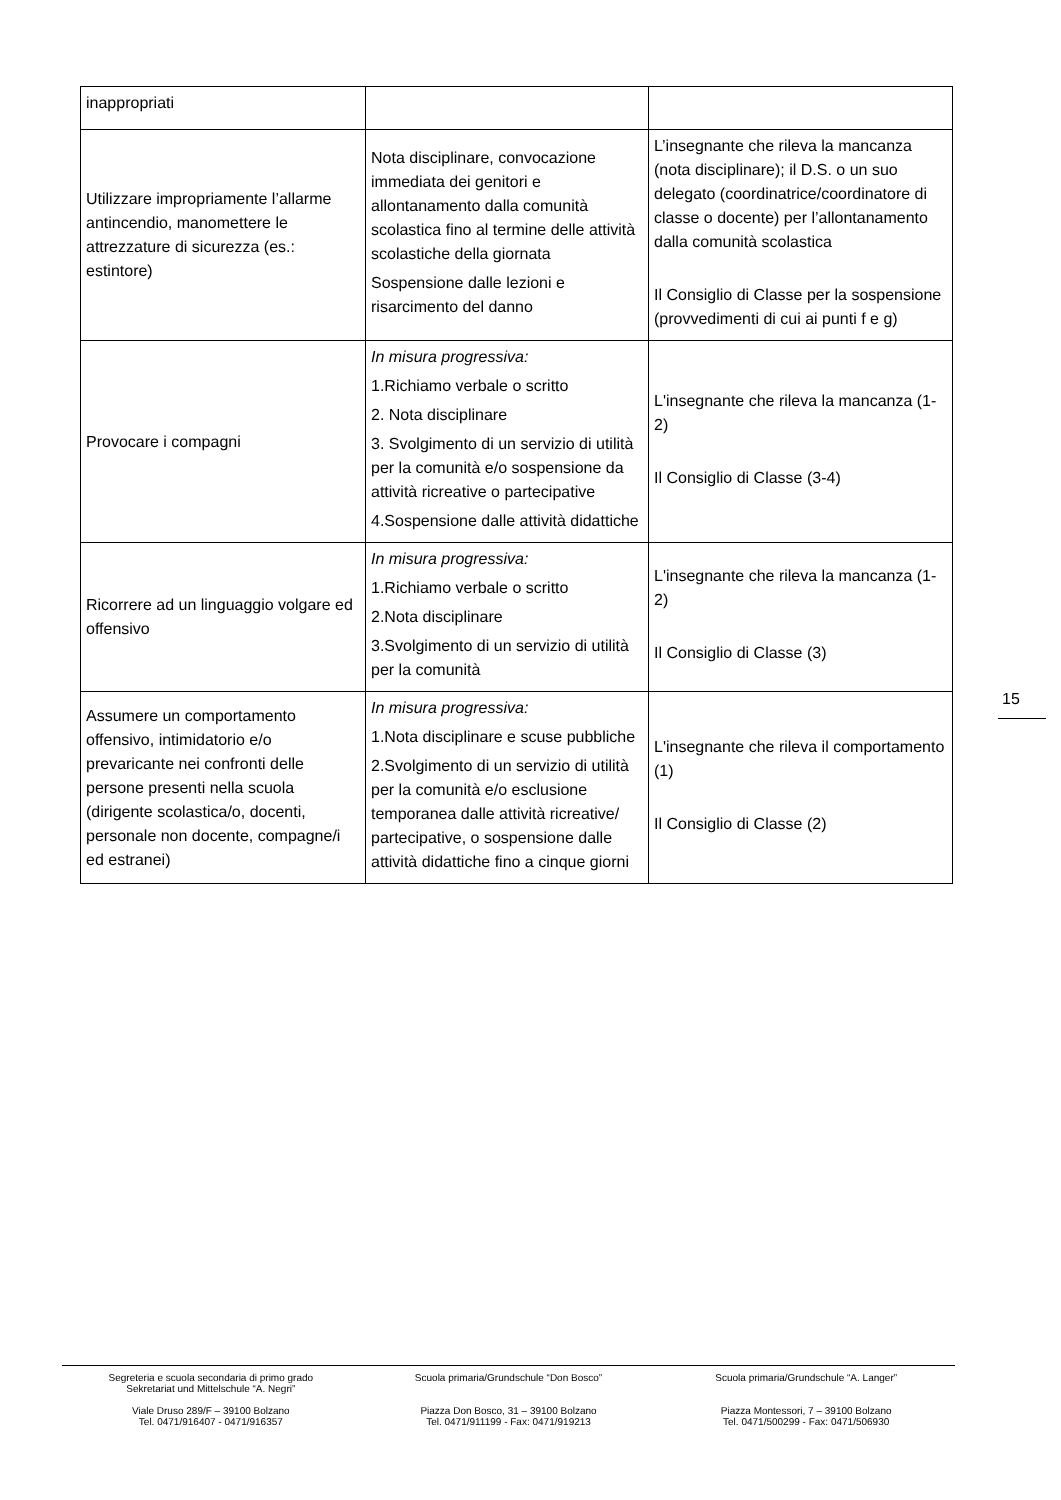| inappropriati | | |
| Utilizzare impropriamente l’allarme antincendio, manomettere le attrezzature di sicurezza (es.: estintore) | Nota disciplinare, convocazione immediata dei genitori e allontanamento dalla comunità scolastica fino al termine delle attività scolastiche della giornata Sospensione dalle lezioni e risarcimento del danno | L’insegnante che rileva la mancanza (nota disciplinare); il D.S. o un suo delegato (coordinatrice/coordinatore di classe o docente) per l’allontanamento dalla comunità scolastica Il Consiglio di Classe per la sospensione (provvedimenti di cui ai punti f e g) |
| Provocare i compagni | In misura progressiva: 1.Richiamo verbale o scritto 2. Nota disciplinare 3. Svolgimento di un servizio di utilità per la comunità e/o sospensione da attività ricreative o partecipative 4.Sospensione dalle attività didattiche | L'insegnante che rileva la mancanza (1-2) Il Consiglio di Classe (3-4) |
| Ricorrere ad un linguaggio volgare ed offensivo | In misura progressiva: 1.Richiamo verbale o scritto 2.Nota disciplinare 3.Svolgimento di un servizio di utilità per la comunità | L'insegnante che rileva la mancanza (1-2) Il Consiglio di Classe (3) |
| Assumere un comportamento offensivo, intimidatorio e/o prevaricante nei confronti delle persone presenti nella scuola (dirigente scolastica/o, docenti, personale non docente, compagne/i ed estranei) | In misura progressiva: 1.Nota disciplinare e scuse pubbliche 2.Svolgimento di un servizio di utilità per la comunità e/o esclusione temporanea dalle attività ricreative/ partecipative, o sospensione dalle attività didattiche fino a cinque giorni | L'insegnante che rileva il comportamento (1) Il Consiglio di Classe (2) |
15
Segreteria e scuola secondaria di primo grado
Sekretariat und Mittelschule “A. Negri”
Viale Druso 289/F – 39100 Bolzano
Tel. 0471/916407 - 0471/916357
Scuola primaria/Grundschule “Don Bosco”
Piazza Don Bosco, 31 – 39100 Bolzano
Tel. 0471/911199 - Fax: 0471/919213
Scuola primaria/Grundschule “A. Langer”
Piazza Montessori, 7 – 39100 Bolzano
Tel. 0471/500299 - Fax: 0471/506930